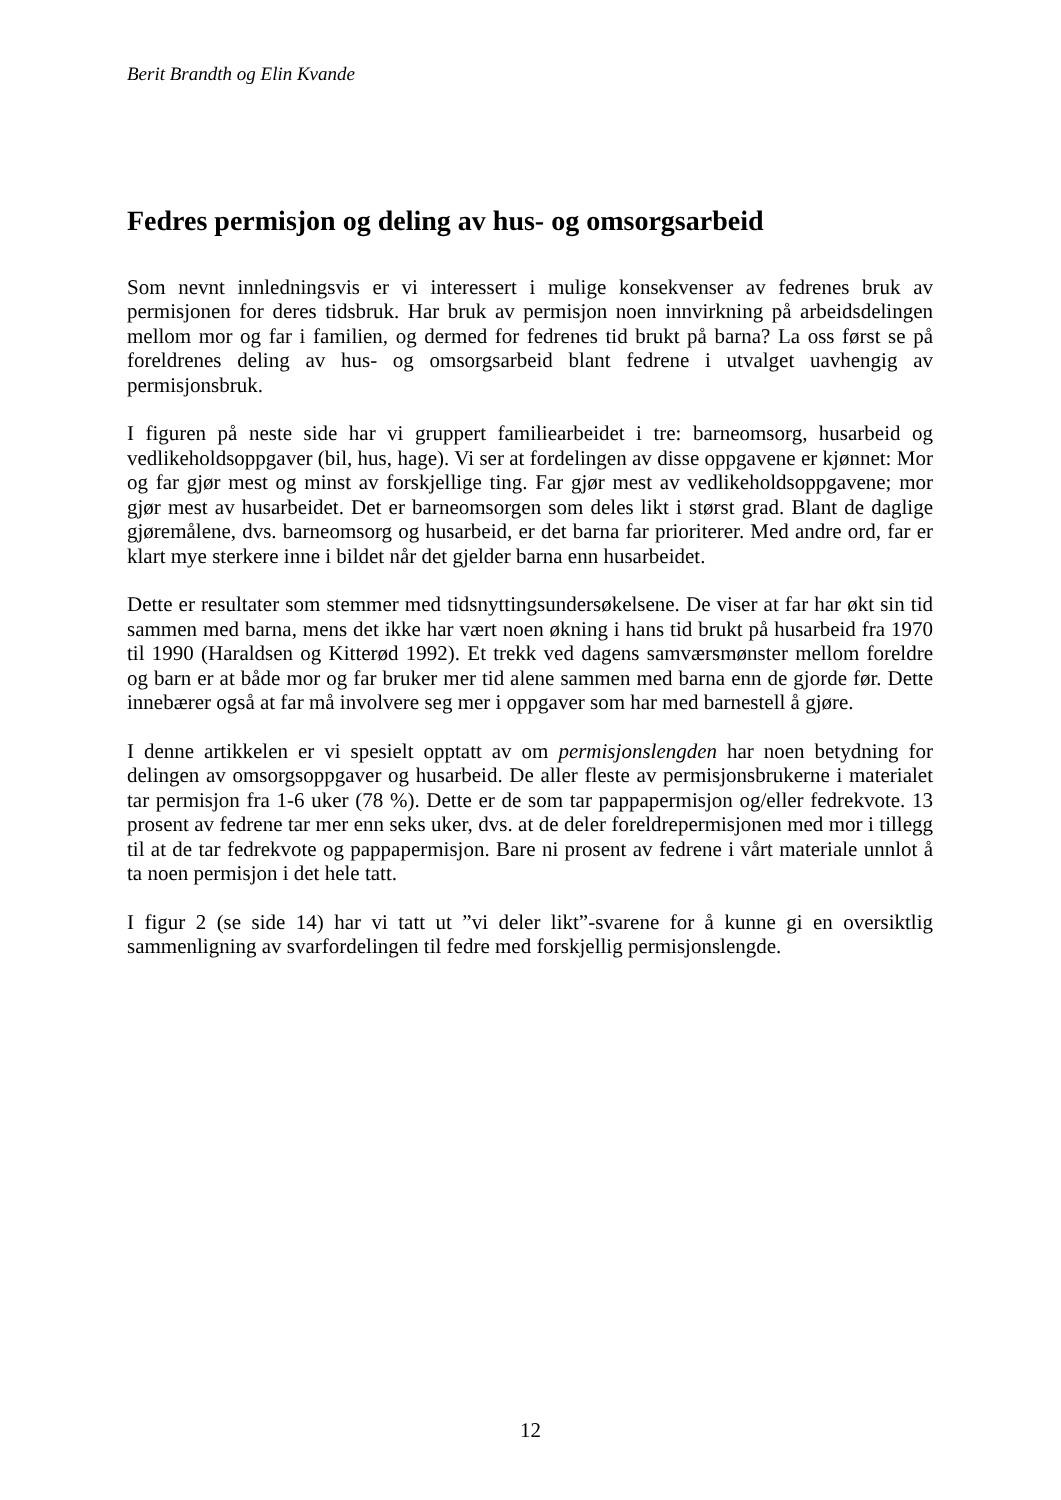Berit Brandth og Elin Kvande
Fedres permisjon og deling av hus- og omsorgsarbeid
Som nevnt innledningsvis er vi interessert i mulige konsekvenser av fedrenes bruk av permisjonen for deres tidsbruk. Har bruk av permisjon noen innvirkning på arbeidsdelingen mellom mor og far i familien, og dermed for fedrenes tid brukt på barna? La oss først se på foreldrenes deling av hus- og omsorgsarbeid blant fedrene i utvalget uavhengig av permisjonsbruk.
I figuren på neste side har vi gruppert familiearbeidet i tre: barneomsorg, husarbeid og vedlikeholdsoppgaver (bil, hus, hage). Vi ser at fordelingen av disse oppgavene er kjønnet: Mor og far gjør mest og minst av forskjellige ting. Far gjør mest av vedlikeholdsoppgavene; mor gjør mest av husarbeidet. Det er barneomsorgen som deles likt i størst grad. Blant de daglige gjøremålene, dvs. barneomsorg og husarbeid, er det barna far prioriterer. Med andre ord, far er klart mye sterkere inne i bildet når det gjelder barna enn husarbeidet.
Dette er resultater som stemmer med tidsnyttingsundersøkelsene. De viser at far har økt sin tid sammen med barna, mens det ikke har vært noen økning i hans tid brukt på husarbeid fra 1970 til 1990 (Haraldsen og Kitterød 1992). Et trekk ved dagens samværsmønster mellom foreldre og barn er at både mor og far bruker mer tid alene sammen med barna enn de gjorde før. Dette innebærer også at far må involvere seg mer i oppgaver som har med barnestell å gjøre.
I denne artikkelen er vi spesielt opptatt av om permisjonslengden har noen betydning for delingen av omsorgsoppgaver og husarbeid. De aller fleste av permisjonsbrukerne i materialet tar permisjon fra 1-6 uker (78 %). Dette er de som tar pappapermisjon og/eller fedrekvote. 13 prosent av fedrene tar mer enn seks uker, dvs. at de deler foreldrepermisjonen med mor i tillegg til at de tar fedrekvote og pappapermisjon. Bare ni prosent av fedrene i vårt materiale unnlot å ta noen permisjon i det hele tatt.
I figur 2 (se side 14) har vi tatt ut ”vi deler likt”-svarene for å kunne gi en oversiktlig sammenligning av svarfordelingen til fedre med forskjellig permisjonslengde.
12